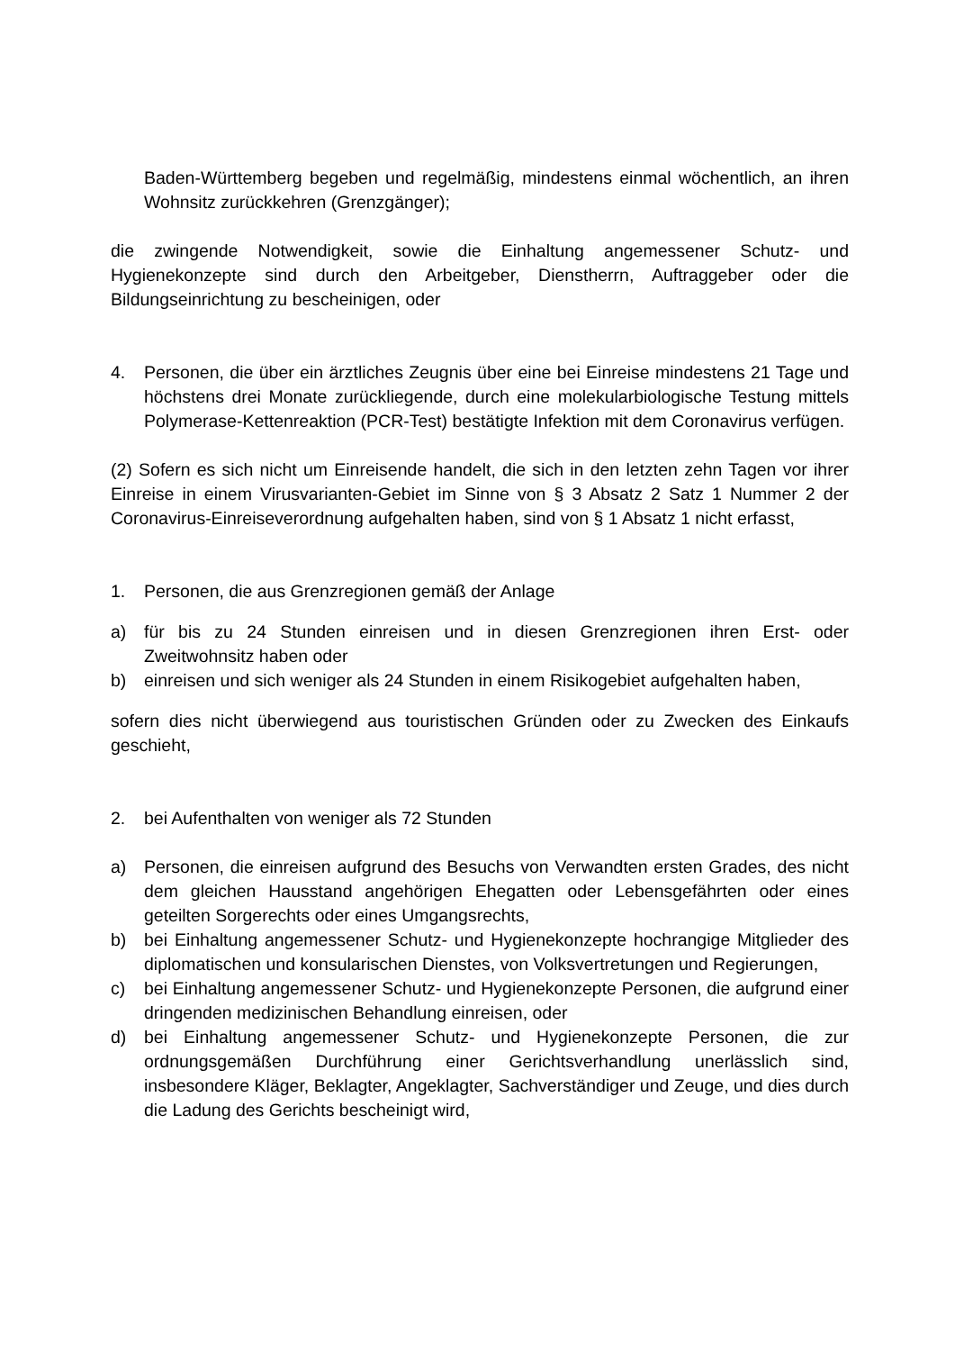Baden-Württemberg begeben und regelmäßig, mindestens einmal wöchentlich, an ihren Wohnsitz zurückkehren (Grenzgänger);
die zwingende Notwendigkeit, sowie die Einhaltung angemessener Schutz- und Hygienekonzepte sind durch den Arbeitgeber, Dienstherrn, Auftraggeber oder die Bildungseinrichtung zu bescheinigen, oder
4. Personen, die über ein ärztliches Zeugnis über eine bei Einreise mindestens 21 Tage und höchstens drei Monate zurückliegende, durch eine molekularbiologische Testung mittels Polymerase-Kettenreaktion (PCR-Test) bestätigte Infektion mit dem Coronavirus verfügen.
(2) Sofern es sich nicht um Einreisende handelt, die sich in den letzten zehn Tagen vor ihrer Einreise in einem Virusvarianten-Gebiet im Sinne von § 3 Absatz 2 Satz 1 Nummer 2 der Coronavirus-Einreiseverordnung aufgehalten haben, sind von § 1 Absatz 1 nicht erfasst,
1. Personen, die aus Grenzregionen gemäß der Anlage
a) für bis zu 24 Stunden einreisen und in diesen Grenzregionen ihren Erst- oder Zweitwohnsitz haben oder
b) einreisen und sich weniger als 24 Stunden in einem Risikogebiet aufgehalten haben,
sofern dies nicht überwiegend aus touristischen Gründen oder zu Zwecken des Einkaufs geschieht,
2. bei Aufenthalten von weniger als 72 Stunden
a) Personen, die einreisen aufgrund des Besuchs von Verwandten ersten Grades, des nicht dem gleichen Hausstand angehörigen Ehegatten oder Lebensgefährten oder eines geteilten Sorgerechts oder eines Umgangsrechts,
b) bei Einhaltung angemessener Schutz- und Hygienekonzepte hochrangige Mitglieder des diplomatischen und konsularischen Dienstes, von Volksvertretungen und Regierungen,
c) bei Einhaltung angemessener Schutz- und Hygienekonzepte Personen, die aufgrund einer dringenden medizinischen Behandlung einreisen, oder
d) bei Einhaltung angemessener Schutz- und Hygienekonzepte Personen, die zur ordnungsgemäßen Durchführung einer Gerichtsverhandlung unerlässlich sind, insbesondere Kläger, Beklagter, Angeklagter, Sachverständiger und Zeuge, und dies durch die Ladung des Gerichts bescheinigt wird,